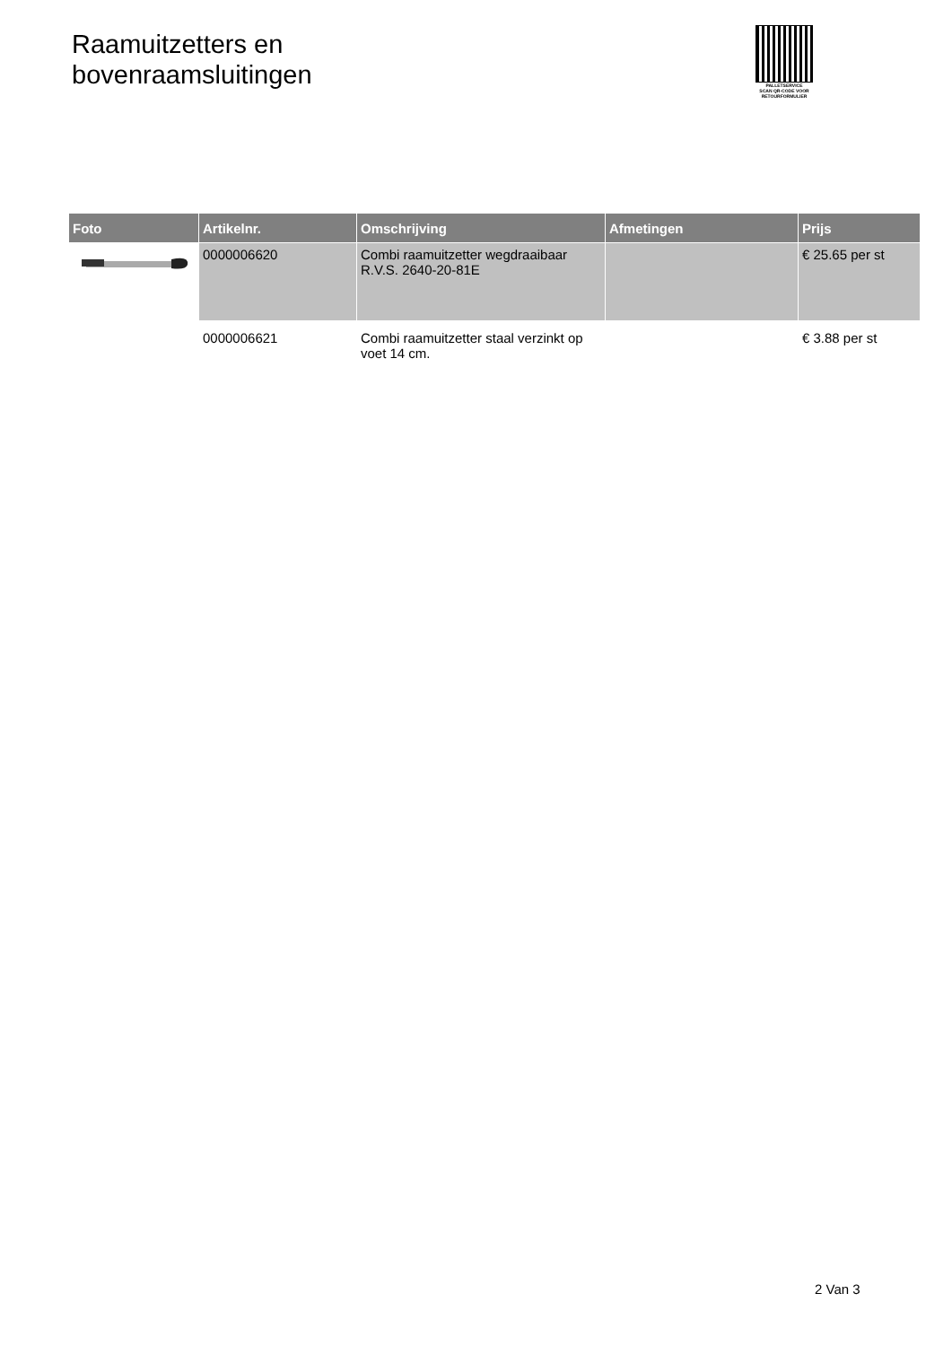Raamuitzetters en
bovenraamsluitingen
PALLETSERVICE
SCAN QR-CODE VOOR RETOURFORMULIER
| Foto | Artikelnr. | Omschrijving | Afmetingen | Prijs |
| --- | --- | --- | --- | --- |
| | 0000006620 | Combi raamuitzetter wegdraaibaar R.V.S. 2640-20-81E | | € 25.65 per st |
| | 0000006621 | Combi raamuitzetter staal verzinkt op voet 14 cm. | | € 3.88 per st |
2 Van 3